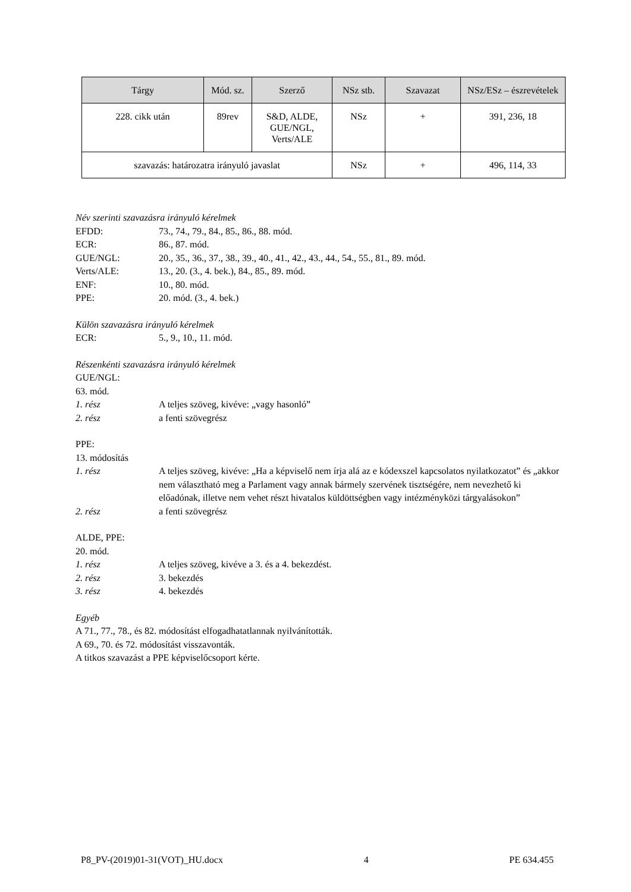| Tárgy | Mód. sz. | Szerző | NSz stb. | Szavazat | NSz/ESz – észrevételek |
| --- | --- | --- | --- | --- | --- |
| 228. cikk után | 89rev | S&D, ALDE, GUE/NGL, Verts/ALE | NSz | + | 391, 236, 18 |
| szavazás: határozatra irányuló javaslat | | | NSz | + | 496, 114, 33 |
Név szerinti szavazásra irányuló kérelmek
EFDD: 73., 74., 79., 84., 85., 86., 88. mód.
ECR: 86., 87. mód.
GUE/NGL: 20., 35., 36., 37., 38., 39., 40., 41., 42., 43., 44., 54., 55., 81., 89. mód.
Verts/ALE: 13., 20. (3., 4. bek.), 84., 85., 89. mód.
ENF: 10., 80. mód.
PPE: 20. mód. (3., 4. bek.)
Külön szavazásra irányuló kérelmek
ECR: 5., 9., 10., 11. mód.
Részenkénti szavazásra irányuló kérelmek
GUE/NGL:
63. mód.
1. rész A teljes szöveg, kivéve: „vagy hasonló”
2. rész a fenti szövegrész
PPE:
13. módosítás
1. rész A teljes szöveg, kivéve: „Ha a képviselő nem írja alá az e kódexszel kapcsolatos nyilatkozatot” és „akkor nem választható meg a Parlament vagy annak bármely szervének tisztségére, nem nevezhető ki előadónak, illetve nem vehet részt hivatalos küldöttségben vagy intézményközi tárgyalásokon”
2. rész a fenti szövegrész
ALDE, PPE:
20. mód.
1. rész A teljes szöveg, kivéve a 3. és a 4. bekezdést.
2. rész 3. bekezdés
3. rész 4. bekezdés
Egyéb
A 71., 77., 78., és 82. módosítást elfogadhatatlannak nyilvánították.
A 69., 70. és 72. módosítást visszavonták.
A titkos szavazást a PPE képviselőcsoport kérte.
P8_PV-(2019)01-31(VOT)_HU.docx 4 PE 634.455